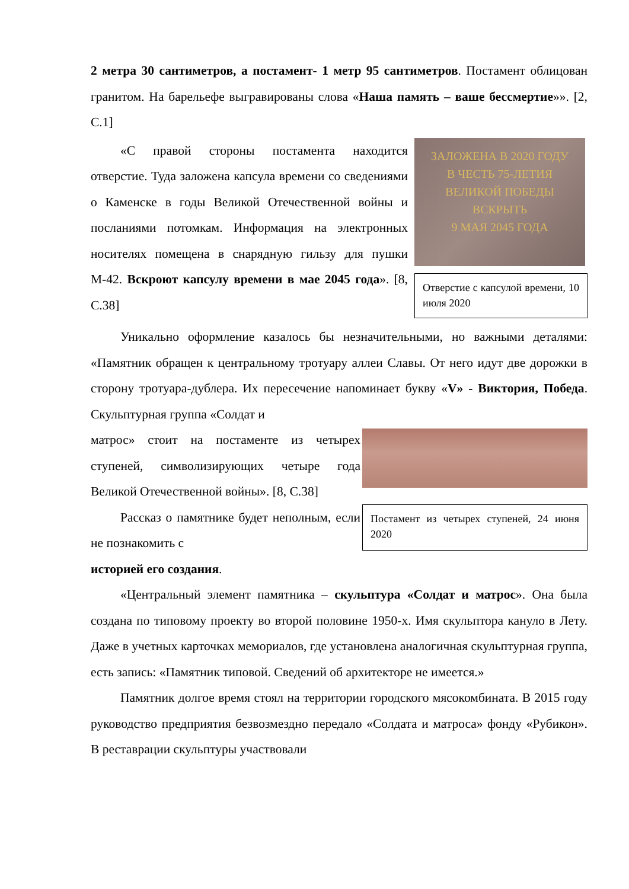2 метра 30 сантиметров, а постамент- 1 метр 95 сантиметров. Постамент облицован гранитом. На барельефе выгравированы слова «Наша память – ваше бессмертие»». [2, С.1]
«С правой стороны постамента находится отверстие. Туда заложена капсула времени со сведениями о Каменске в годы Великой Отечественной войны и посланиями потомкам. Информация на электронных носителях помещена в снарядную гильзу для пушки М-42. Вскроют капсулу времени в мае 2045 года». [8, С.38]
ЗАЛОЖЕНА В 2020 ГОДУ
В ЧЕСТЬ 75-ЛЕТИЯ
ВЕЛИКОЙ ПОБЕДЫ
ВСКРЫТЬ
9 МАЯ 2045 ГОДА
Отверстие с капсулой времени, 10 июля 2020
Уникально оформление казалось бы незначительными, но важными деталями: «Памятник обращен к центральному тротуару аллеи Славы. От него идут две дорожки в сторону тротуара-дублера. Их пересечение напоминает букву «V» - Виктория, Победа. Скульптурная группа «Солдат и
матрос» стоит на постаменте из четырех ступеней, символизирующих четыре года Великой Отечественной войны». [8, С.38]
Рассказ о памятнике будет неполным, если не познакомить с
Постамент из четырех ступеней, 24 июня 2020
историей его создания.
«Центральный элемент памятника – скульптура «Солдат и матрос». Она была создана по типовому проекту во второй половине 1950-х. Имя скульптора кануло в Лету. Даже в учетных карточках мемориалов, где установлена аналогичная скульптурная группа, есть запись: «Памятник типовой. Сведений об архитекторе не имеется.»
Памятник долгое время стоял на территории городского мясокомбината. В 2015 году руководство предприятия безвозмездно передало «Солдата и матроса» фонду «Рубикон». В реставрации скульптуры участвовали